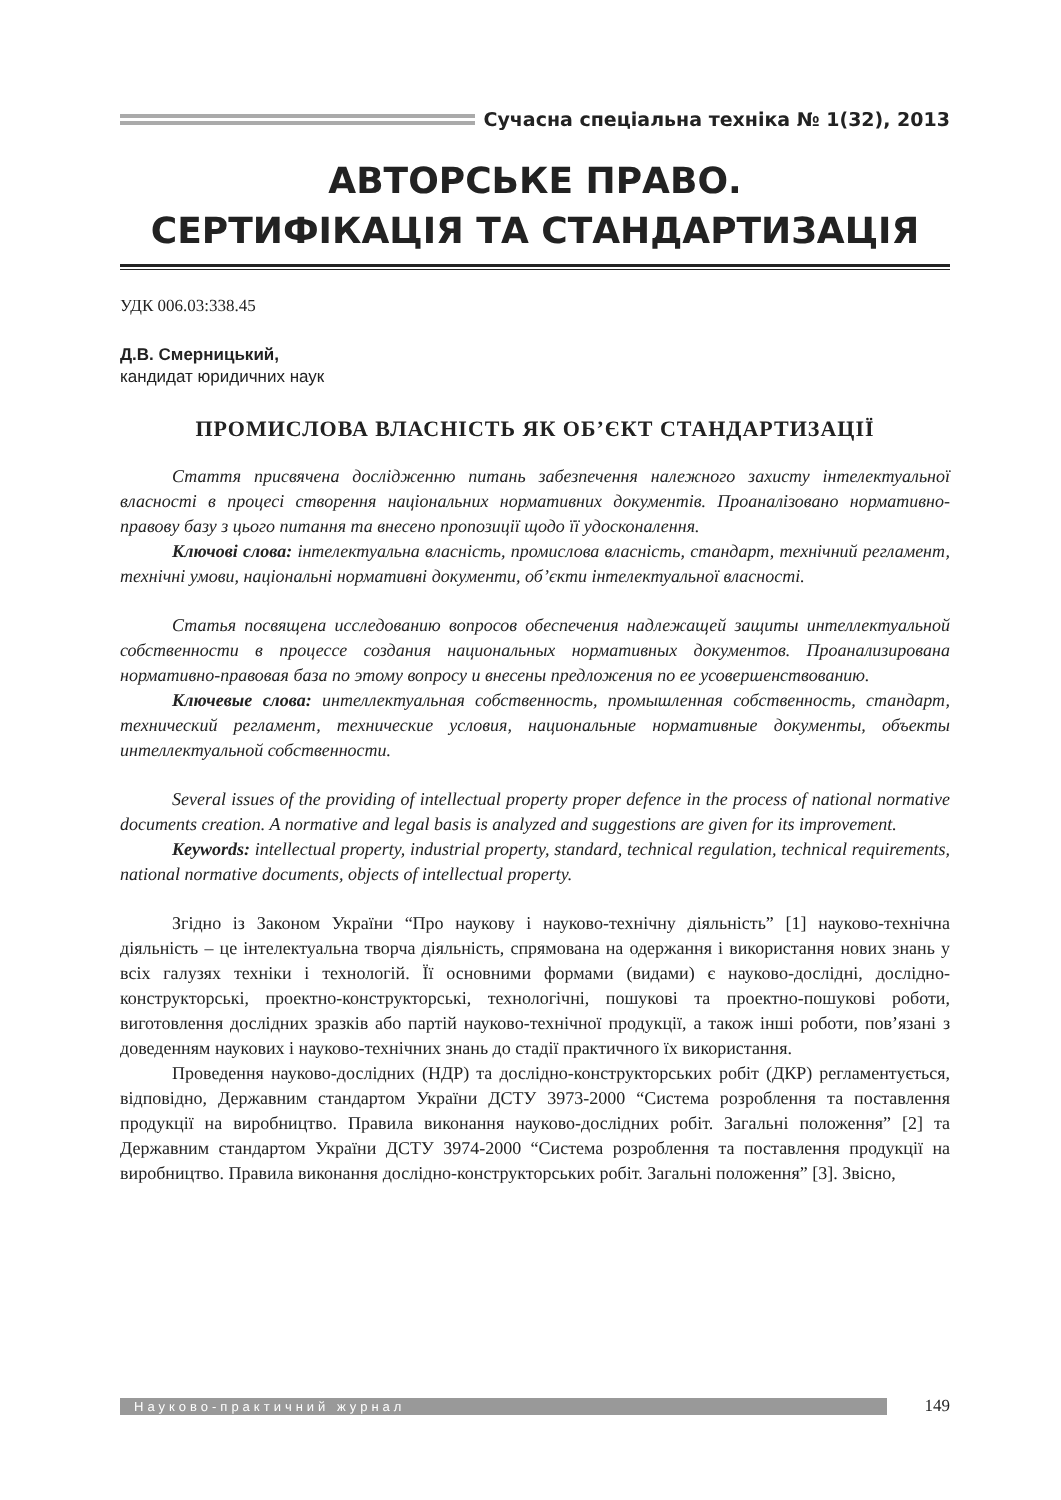Сучасна спеціальна техніка № 1(32), 2013
АВТОРСЬКЕ ПРАВО.
СЕРТИФІКАЦІЯ ТА СТАНДАРТИЗАЦІЯ
УДК 006.03:338.45
Д.В. Смерницький,
кандидат юридичних наук
ПРОМИСЛОВА ВЛАСНІСТЬ ЯК ОБ’ЄКТ СТАНДАРТИЗАЦІЇ
Стаття присвячена дослідженню питань забезпечення належного захисту інтелектуальної власності в процесі створення національних нормативних документів. Проаналізовано нормативно-правову базу з цього питання та внесено пропозиції щодо її удосконалення.
Ключові слова: інтелектуальна власність, промислова власність, стандарт, технічний регламент, технічні умови, національні нормативні документи, об’єкти інтелектуальної власності.
Статья посвящена исследованию вопросов обеспечения надлежащей защиты интеллектуальной собственности в процессе создания национальных нормативных документов. Проанализирована нормативно-правовая база по этому вопросу и внесены предложения по ее усовершенствованию.
Ключевые слова: интеллектуальная собственность, промышленная собственность, стандарт, технический регламент, технические условия, национальные нормативные документы, объекты интеллектуальной собственности.
Several issues of the providing of intellectual property proper defence in the process of national normative documents creation. A normative and legal basis is analyzed and suggestions are given for its improvement.
Keywords: intellectual property, industrial property, standard, technical regulation, technical requirements, national normative documents, objects of intellectual property.
Згідно із Законом України “Про наукову і науково-технічну діяльність” [1] науково-технічна діяльність – це інтелектуальна творча діяльність, спрямована на одержання і використання нових знань у всіх галузях техніки і технологій. Її основними формами (видами) є науково-дослідні, дослідно-конструкторські, проектно-конструкторські, технологічні, пошукові та проектно-пошукові роботи, виготовлення дослідних зразків або партій науково-технічної продукції, а також інші роботи, пов’язані з доведенням наукових і науково-технічних знань до стадії практичного їх використання.
Проведення науково-дослідних (НДР) та дослідно-конструкторських робіт (ДКР) регламентується, відповідно, Державним стандартом України ДСТУ 3973-2000 “Система розроблення та поставлення продукції на виробництво. Правила виконання науково-дослідних робіт. Загальні положення” [2] та Державним стандартом України ДСТУ 3974-2000 “Система розроблення та поставлення продукції на виробництво. Правила виконання дослідно-конструкторських робіт. Загальні положення” [3]. Звісно,
Науково-практичний журнал
149